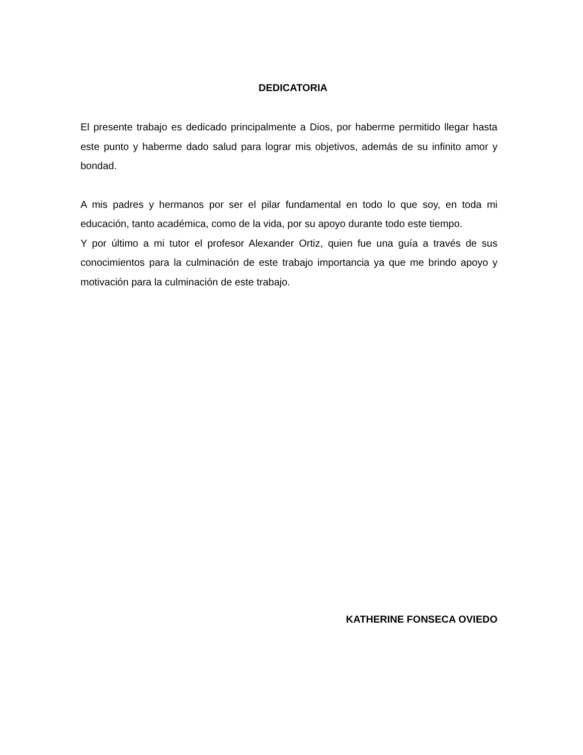DEDICATORIA
El presente trabajo es dedicado principalmente a Dios, por haberme permitido llegar hasta este punto y haberme dado salud para lograr mis objetivos, además de su infinito amor y bondad.
A mis padres y hermanos por ser el pilar fundamental en todo lo que soy, en toda mi educación, tanto académica, como de la vida, por su apoyo durante todo este tiempo.
Y por último a mi tutor el profesor Alexander Ortiz, quien fue una guía a través de sus conocimientos para la culminación de este trabajo importancia ya que me brindo apoyo y motivación para la culminación de este trabajo.
KATHERINE FONSECA OVIEDO